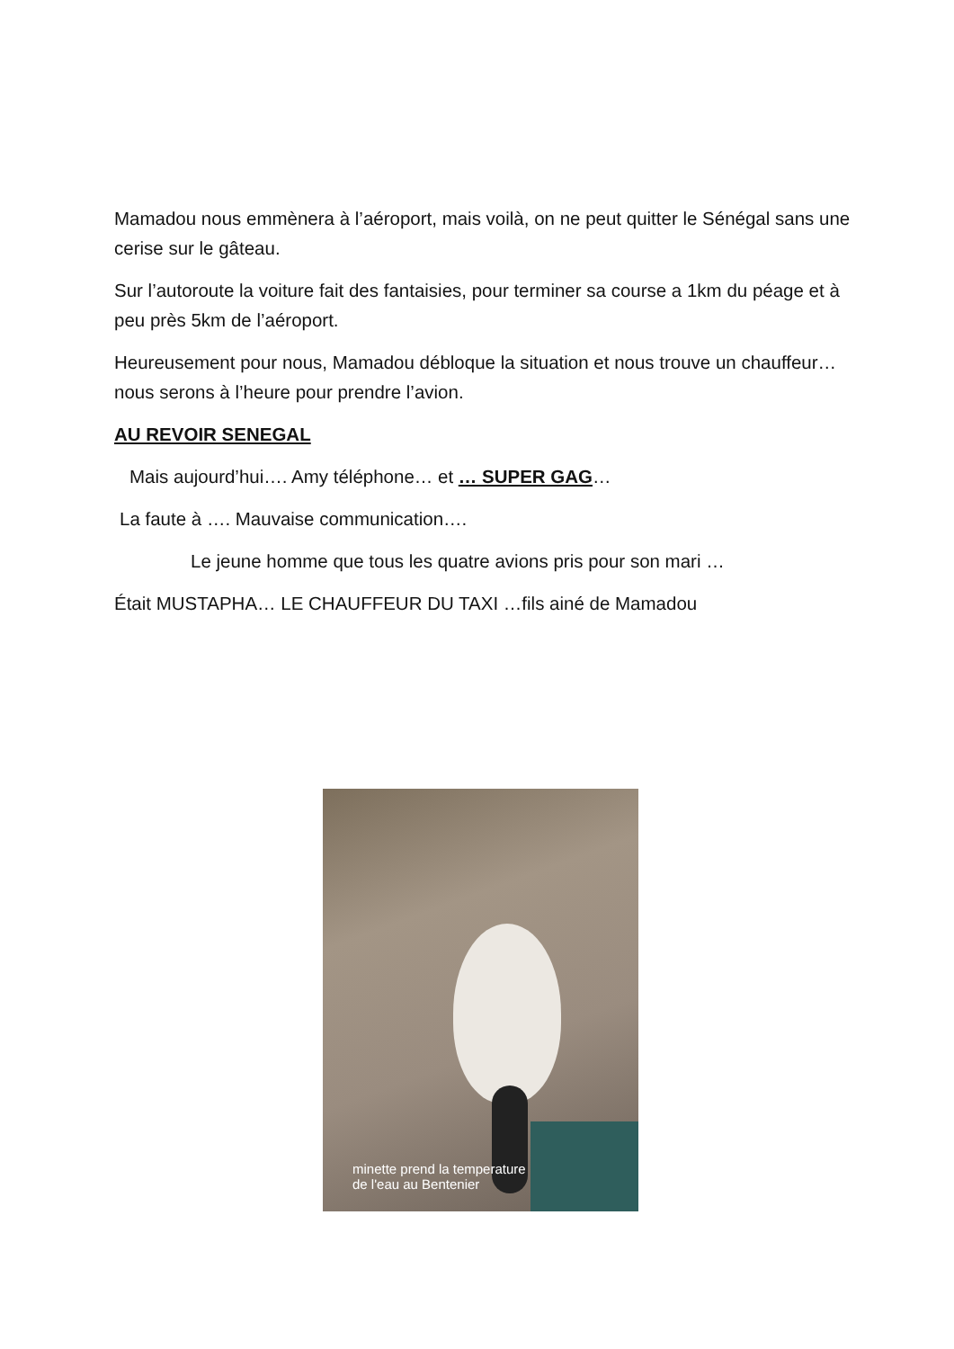Mamadou nous emmènera à l’aéroport, mais voilà, on ne peut quitter le Sénégal sans une cerise sur le gâteau.
Sur l’autoroute la voiture fait des fantaisies, pour terminer sa course a 1km du péage et à peu près 5km de l’aéroport.
Heureusement pour nous, Mamadou débloque la situation et nous trouve un chauffeur… nous serons à l’heure pour prendre l’avion.
AU REVOIR SENEGAL
Mais aujourd’hui…. Amy téléphone… et … SUPER GAG…
La faute à …. Mauvaise communication….
Le jeune homme que tous les quatre avions pris pour son mari …
Était MUSTAPHA… LE CHAUFFEUR DU TAXI …fils ainé de Mamadou
minette prend la temperature
de l'eau au Bentenier